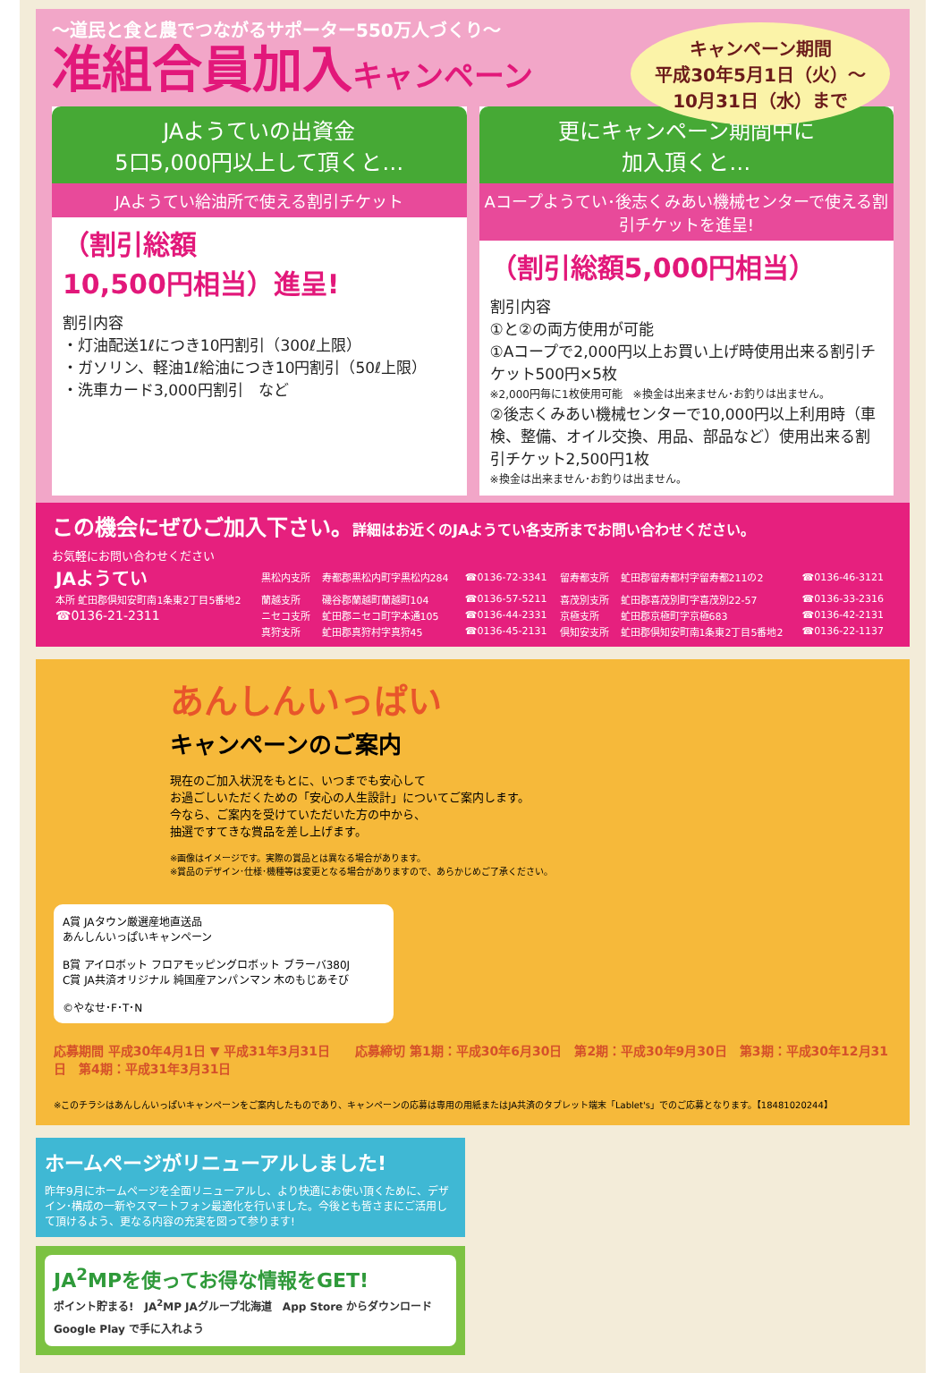～道民と食と農でつながるサポーター550万人づくり～
准組合員加入キャンペーン
キャンペーン期間
平成30年5月1日（火）～
10月31日（水）まで
JAようていの出資金
5口5,000円以上して頂くと…
JAようてい給油所で使える割引チケット
（割引総額
10,500円相当）進呈!
割引内容
・灯油配送1ℓにつき10円割引（300ℓ上限）
・ガソリン、軽油1ℓ給油につき10円割引（50ℓ上限）
・洗車カード3,000円割引　など
更にキャンペーン期間中に
加入頂くと…
Aコープようてい･後志くみあい機械センターで使える割引チケットを進呈!
（割引総額5,000円相当）
割引内容
①と②の両方使用が可能
①Aコープで2,000円以上お買い上げ時使用出来る割引チケット500円×5枚
※2,000円毎に1枚使用可能　※換金は出来ません･お釣りは出ません。
②後志くみあい機械センターで10,000円以上利用時（車検、整備、オイル交換、用品、部品など）使用出来る割引チケット2,500円1枚
※換金は出来ません･お釣りは出ません。
この機会にぜひご加入下さい。詳細はお近くのJAようてい各支所までお問い合わせください。
お気軽にお問い合わせください
| JAようてい | 黒松内支所 | 寿都郡黒松内町字黒松内284 | ☎0136-72-3341 | 留寿都支所 | 虻田郡留寿都村字留寿都211の2 | ☎0136-46-3121 |
| 本所 虻田郡倶知安町南1条東2丁目5番地2 | 蘭越支所 | 磯谷郡蘭越町蘭越町104 | ☎0136-57-5211 | 喜茂別支所 | 虻田郡喜茂別町字喜茂別22-57 | ☎0136-33-2316 |
| ☎0136-21-2311 | ニセコ支所 | 虻田郡ニセコ町字本通105 | ☎0136-44-2331 | 京極支所 | 虻田郡京極町字京極683 | ☎0136-42-2131 |
| | 真狩支所 | 虻田郡真狩村字真狩45 | ☎0136-45-2131 | 倶知安支所 | 虻田郡倶知安町南1条東2丁目5番地2 | ☎0136-22-1137 |
あんしんいっぱい
キャンペーンのご案内
現在のご加入状況をもとに、いつまでも安心して
お過ごしいただくための「安心の人生設計」についてご案内します。
今なら、ご案内を受けていただいた方の中から、
抽選ですてきな賞品を差し上げます。
※画像はイメージです。実際の賞品とは異なる場合があります。
※賞品のデザイン･仕様･機種等は変更となる場合がありますので、あらかじめご了承ください。
A賞 JAタウン厳選産地直送品
あんしんいっぱいキャンペーン
B賞 アイロボット フロアモッピングロボット ブラーバ380J
C賞 JA共済オリジナル 純国産アンパンマン 木のもじあそび
©やなせ･F･T･N
応募期間 平成30年4月1日 ▼ 平成31年3月31日　　応募締切 第1期：平成30年6月30日　第2期：平成30年9月30日　第3期：平成30年12月31日　第4期：平成31年3月31日
※このチラシはあんしんいっぱいキャンペーンをご案内したものであり、キャンペーンの応募は専用の用紙またはJA共済のタブレット端末「Lablet's」でのご応募となります。【18481020244】
ホームページがリニューアルしました!
昨年9月にホームページを全面リニューアルし、より快適にお使い頂くために、デザイン･構成の一新やスマートフォン最適化を行いました。今後とも皆さまにご活用して頂けるよう、更なる内容の充実を図って参ります!
JA<sup>2</sup>MPを使ってお得な情報をGET!
ポイント貯まる!　JA<sup>2</sup>MP JAグループ北海道　App Store からダウンロード　Google Play で手に入れよう